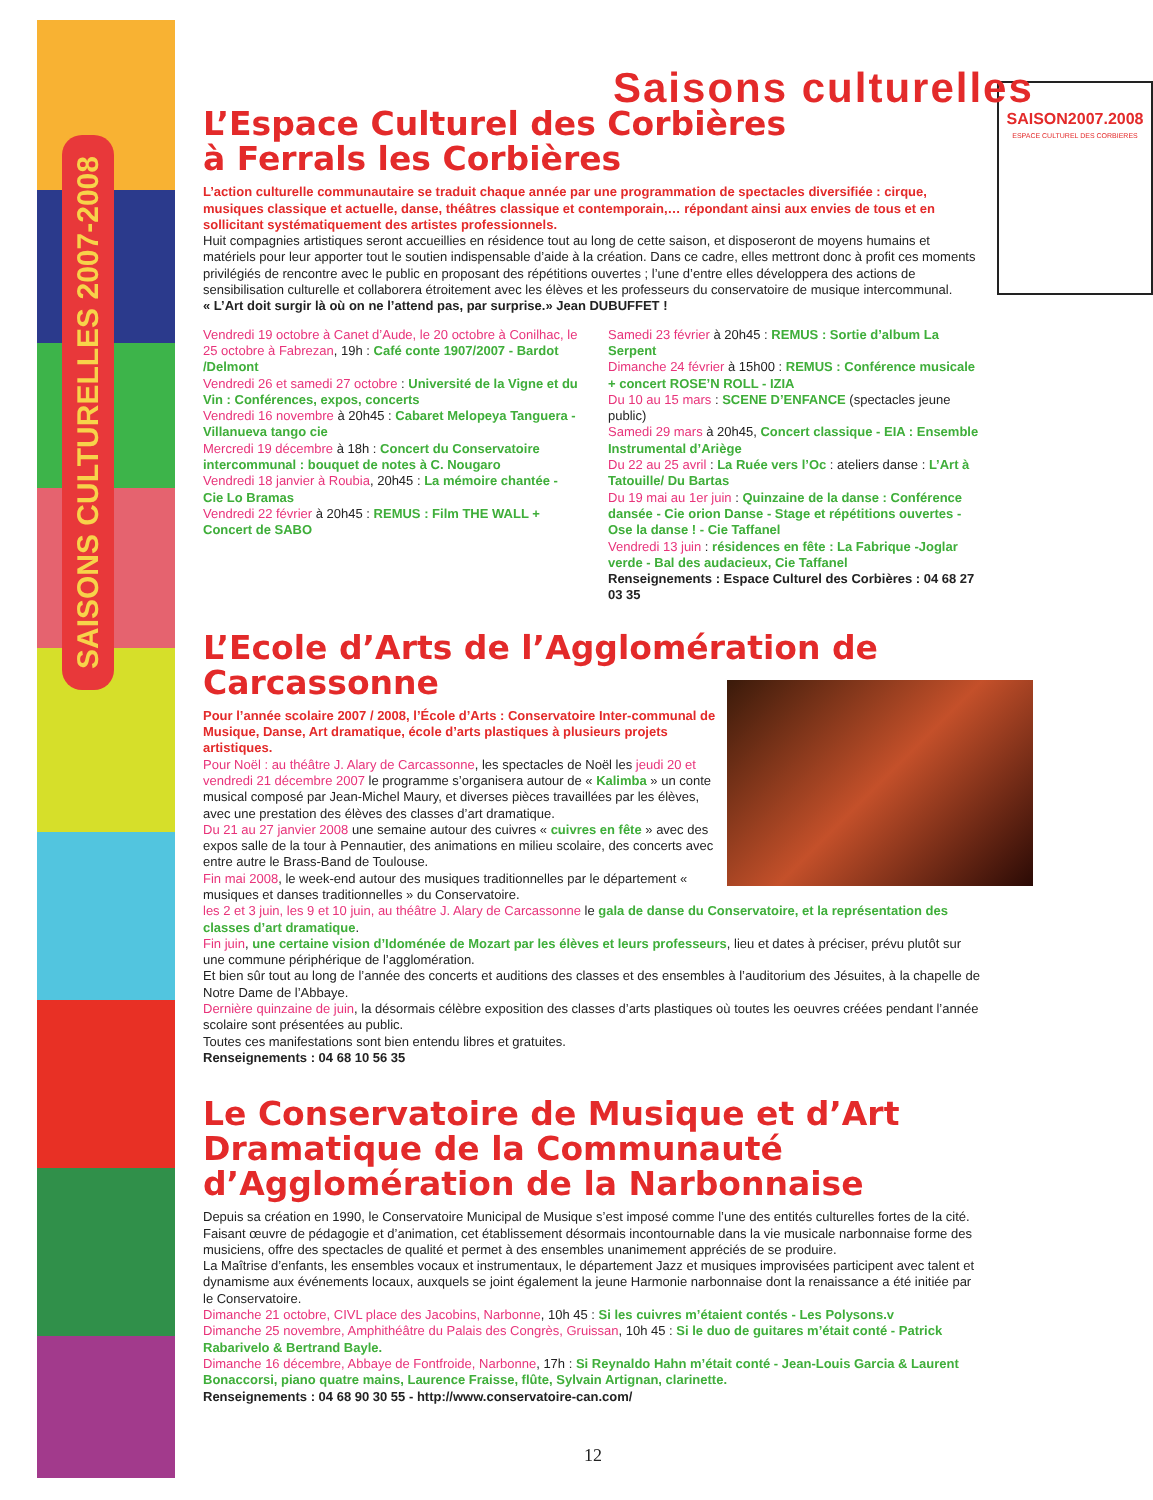SAISONS CULTURELLES 2007-2008
Saisons culturelles
SAISON2007.2008
ESPACE CULTUREL DES CORBIERES
L’Espace Culturel des Corbières
à Ferrals les Corbières
L’action culturelle communautaire se traduit chaque année par une programmation de spectacles diversifiée : cirque, musiques classique et actuelle, danse, théâtres classique et contemporain,… répondant ainsi aux envies de tous et en sollicitant systématiquement des artistes professionnels.
Huit compagnies artistiques seront accueillies en résidence tout au long de cette saison, et disposeront de moyens humains et matériels pour leur apporter tout le soutien indispensable d’aide à la création. Dans ce cadre, elles mettront donc à profit ces moments privilégiés de rencontre avec le public en proposant des répétitions ouvertes ; l’une d’entre elles développera des actions de sensibilisation culturelle et collaborera étroitement avec les élèves et les professeurs du conservatoire de musique intercommunal.
« L’Art doit surgir là où on ne l’attend pas, par surprise.» Jean DUBUFFET !
Vendredi 19 octobre à Canet d’Aude, le 20 octobre à Conilhac, le 25 octobre à Fabrezan, 19h : Café conte 1907/2007 - Bardot /Delmont
Vendredi 26 et samedi 27 octobre : Université de la Vigne et du Vin : Conférences, expos, concerts
Vendredi 16 novembre à 20h45 : Cabaret Melopeya Tanguera - Villanueva tango cie
Mercredi 19 décembre à 18h : Concert du Conservatoire intercommunal : bouquet de notes à C. Nougaro
Vendredi 18 janvier à Roubia, 20h45 : La mémoire chantée - Cie Lo Bramas
Vendredi 22 février à 20h45 : REMUS : Film THE WALL + Concert de SABO
Samedi 23 février à 20h45 : REMUS : Sortie d’album La Serpent
Dimanche 24 février à 15h00 : REMUS : Conférence musicale + concert ROSE’N ROLL - IZIA
Du 10 au 15 mars : SCENE D’ENFANCE (spectacles jeune public)
Samedi 29 mars à 20h45, Concert classique - EIA : Ensemble Instrumental d’Ariège
Du 22 au 25 avril : La Ruée vers l’Oc : ateliers danse : L’Art à Tatouille/ Du Bartas
Du 19 mai au 1er juin : Quinzaine de la danse : Conférence dansée - Cie orion Danse - Stage et répétitions ouvertes - Ose la danse ! - Cie Taffanel
Vendredi 13 juin : résidences en fête : La Fabrique -Joglar verde - Bal des audacieux, Cie Taffanel
Renseignements : Espace Culturel des Corbières : 04 68 27 03 35
L’Ecole d’Arts de l’Agglomération de Carcassonne
Pour l’année scolaire 2007 / 2008, l’École d’Arts : Conservatoire Inter-communal de Musique, Danse, Art dramatique, école d’arts plastiques à plusieurs projets artistiques.
Pour Noël : au théâtre J. Alary de Carcassonne, les spectacles de Noël les jeudi 20 et vendredi 21 décembre 2007 le programme s’organisera autour de « Kalimba » un conte musical composé par Jean-Michel Maury, et diverses pièces travaillées par les élèves, avec une prestation des élèves des classes d’art dramatique.
Du 21 au 27 janvier 2008 une semaine autour des cuivres « cuivres en fête » avec des expos salle de la tour à Pennautier, des animations en milieu scolaire, des concerts avec entre autre le Brass-Band de Toulouse.
Fin mai 2008, le week-end autour des musiques traditionnelles par le département « musiques et danses traditionnelles » du Conservatoire.
les 2 et 3 juin, les 9 et 10 juin, au théâtre J. Alary de Carcassonne le gala de danse du Conservatoire, et la représentation des classes d’art dramatique.
Fin juin, une certaine vision d’Idoménée de Mozart par les élèves et leurs professeurs, lieu et dates à préciser, prévu plutôt sur une commune périphérique de l’agglomération.
Et bien sûr tout au long de l’année des concerts et auditions des classes et des ensembles à l’auditorium des Jésuites, à la chapelle de Notre Dame de l’Abbaye.
Dernière quinzaine de juin, la désormais célèbre exposition des classes d’arts plastiques où toutes les oeuvres créées pendant l’année scolaire sont présentées au public.
Toutes ces manifestations sont bien entendu libres et gratuites.
Renseignements : 04 68 10 56 35
Le Conservatoire de Musique et d’Art Dramatique de la Communauté d’Agglomération de la Narbonnaise
Depuis sa création en 1990, le Conservatoire Municipal de Musique s’est imposé comme l’une des entités culturelles fortes de la cité. Faisant œuvre de pédagogie et d’animation, cet établissement désormais incontournable dans la vie musicale narbonnaise forme des musiciens, offre des spectacles de qualité et permet à des ensembles unanimement appréciés de se produire.
La Maîtrise d’enfants, les ensembles vocaux et instrumentaux, le département Jazz et musiques improvisées participent avec talent et dynamisme aux événements locaux, auxquels se joint également la jeune Harmonie narbonnaise dont la renaissance a été initiée par le Conservatoire.
Dimanche 21 octobre, CIVL place des Jacobins, Narbonne, 10h 45 : Si les cuivres m’étaient contés - Les Polysons.v
Dimanche 25 novembre, Amphithéâtre du Palais des Congrès, Gruissan, 10h 45 : Si le duo de guitares m’était conté - Patrick Rabarivelo & Bertrand Bayle.
Dimanche 16 décembre, Abbaye de Fontfroide, Narbonne, 17h : Si Reynaldo Hahn m’était conté - Jean-Louis Garcia & Laurent Bonaccorsi, piano quatre mains, Laurence Fraisse, flûte, Sylvain Artignan, clarinette.
Renseignements : 04 68 90 30 55 - http://www.conservatoire-can.com/
12